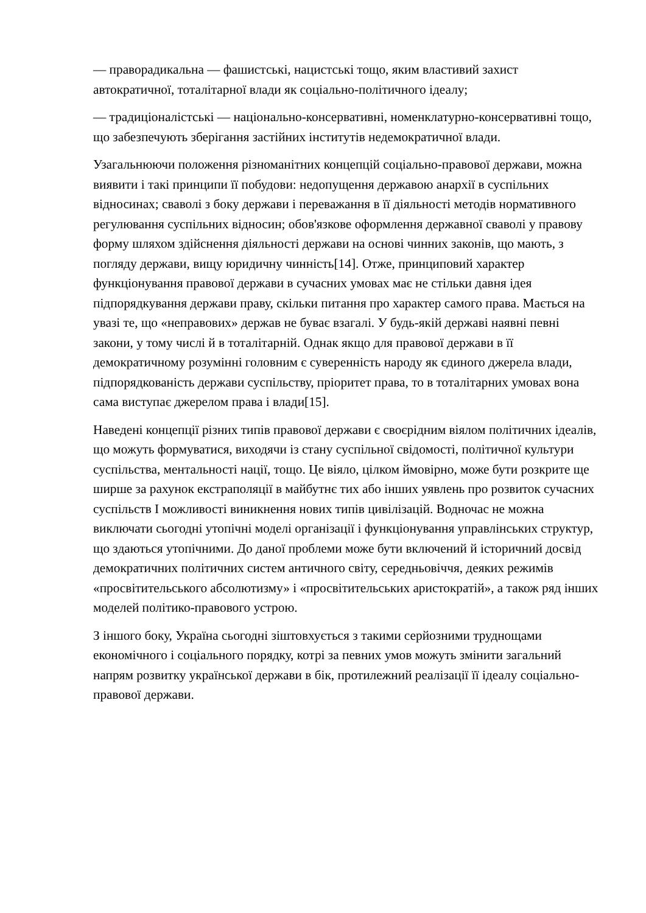— праворадикальна — фашистські, нацистські тощо, яким властивий захист автократичної, тоталітарної влади як соціально-політичного ідеалу;
— традиціоналістські — національно-консервативні, номенклатурно-консервативні тощо, що забезпечують зберігання застійних інститутів недемократичної влади.
Узагальнюючи положення різноманітних концепцій соціально-правової держави, можна виявити і такі принципи її побудови: недопущення державою анархії в суспільних відносинах; сваволі з боку держави і переважання в її діяльності методів нормативного регулювання суспільних відносин; обов'язкове оформлення державної сваволі у правову форму шляхом здійснення діяльності держави на основі чинних законів, що мають, з погляду держави, вищу юридичну чинність[14]. Отже, принциповий характер функціонування правової держави в сучасних умовах має не стільки давня ідея підпорядкування держави праву, скільки питання про характер самого права. Мається на увазі те, що «неправових» держав не буває взагалі. У будь-якій державі наявні певні закони, у тому числі й в тоталітарній. Однак якщо для правової держави в її демократичному розумінні головним є суверенність народу як єдиного джерела влади, підпорядкованість держави суспільству, пріоритет права, то в тоталітарних умовах вона сама виступає джерелом права і влади[15].
Наведені концепції різних типів правової держави є своєрідним віялом політичних ідеалів, що можуть формуватися, виходячи із стану суспільної свідомості, політичної культури суспільства, ментальності нації, тощо. Це віяло, цілком ймовірно, може бути розкрите ще ширше за рахунок екстраполяції в майбутнє тих або інших уявлень про розвиток сучасних суспільств І можливості виникнення нових типів цивілізацій. Водночас не можна виключати сьогодні утопічні моделі організації і функціонування управлінських структур, що здаються утопічними. До даної проблеми може бути включений й історичний досвід демократичних політичних систем античного світу, середньовіччя, деяких режимів «просвітительського абсолютизму» і «просвітительських аристократій», а також ряд інших моделей політико-правового устрою.
З іншого боку, Україна сьогодні зіштовхується з такими серйозними труднощами економічного і соціального порядку, котрі за певних умов можуть змінити загальний напрям розвитку української держави в бік, протилежний реалізації її ідеалу соціально-правової держави.